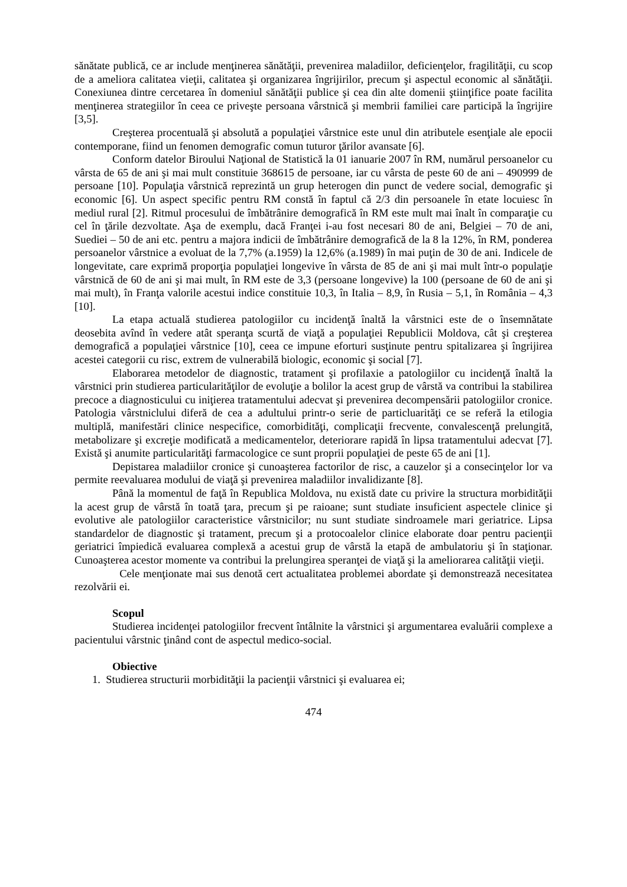sănătate publică, ce ar include menţinerea sănătăţii, prevenirea maladiilor, deficienţelor, fragilităţii, cu scop de a ameliora calitatea vieţii, calitatea şi organizarea îngrijirilor, precum şi aspectul economic al sănătăţii. Conexiunea dintre cercetarea în domeniul sănătăţii publice şi cea din alte domenii ştiinţifice poate facilita menţinerea strategiilor în ceea ce priveşte persoana vârstnică şi membrii familiei care participă la îngrijire [3,5].
Creşterea procentuală şi absolută a populaţiei vârstnice este unul din atributele esenţiale ale epocii contemporane, fiind un fenomen demografic comun tuturor ţărilor avansate [6].
Conform datelor Biroului Naţional de Statistică la 01 ianuarie 2007 în RM, numărul persoanelor cu vârsta de 65 de ani şi mai mult constituie 368615 de persoane, iar cu vârsta de peste 60 de ani – 490999 de persoane [10]. Populaţia vârstnică reprezintă un grup heterogen din punct de vedere social, demografic şi economic [6]. Un aspect specific pentru RM constă în faptul că 2/3 din persoanele în etate locuiesc în mediul rural [2]. Ritmul procesului de îmbătrânire demografică în RM este mult mai înalt în comparaţie cu cel în ţările dezvoltate. Aşa de exemplu, dacă Franţei i-au fost necesari 80 de ani, Belgiei – 70 de ani, Suediei – 50 de ani etc. pentru a majora indicii de îmbătrânire demografică de la 8 la 12%, în RM, ponderea persoanelor vârstnice a evoluat de la 7,7% (a.1959) la 12,6% (a.1989) în mai puţin de 30 de ani. Indicele de longevitate, care exprimă proporţia populaţiei longevive în vârsta de 85 de ani şi mai mult într-o populaţie vârstnică de 60 de ani şi mai mult, în RM este de 3,3 (persoane longevive) la 100 (persoane de 60 de ani şi mai mult), în Franţa valorile acestui indice constituie 10,3, în Italia – 8,9, în Rusia – 5,1, în România – 4,3 [10].
La etapa actuală studierea patologiilor cu incidenţă înaltă la vârstnici este de o însemnătate deosebita avînd în vedere atât speranţa scurtă de viaţă a populaţiei Republicii Moldova, cât şi creşterea demografică a populaţiei vârstnice [10], ceea ce impune eforturi susţinute pentru spitalizarea şi îngrijirea acestei categorii cu risc, extrem de vulnerabilă biologic, economic şi social [7].
Elaborarea metodelor de diagnostic, tratament şi profilaxie a patologiilor cu incidenţă înaltă la vârstnici prin studierea particularităţilor de evoluţie a bolilor la acest grup de vârstă va contribui la stabilirea precoce a diagnosticului cu iniţierea tratamentului adecvat şi prevenirea decompensării patologiilor cronice. Patologia vârstniclului diferă de cea a adultului printr-o serie de particluarităţi ce se referă la etilogia multiplă, manifestări clinice nespecifice, comorbidităţi, complicaţii frecvente, convalescenţă prelungită, metabolizare şi excreţie modificată a medicamentelor, deteriorare rapidă în lipsa tratamentului adecvat [7]. Există şi anumite particularităţi farmacologice ce sunt proprii populaţiei de peste 65 de ani [1].
Depistarea maladiilor cronice şi cunoaşterea factorilor de risc, a cauzelor şi a consecinţelor lor va permite reevaluarea modului de viaţă şi prevenirea maladiilor invalidizante [8].
Până la momentul de faţă în Republica Moldova, nu există date cu privire la structura morbidităţii la acest grup de vârstă în toată ţara, precum şi pe raioane; sunt studiate insuficient aspectele clinice şi evolutive ale patologiilor caracteristice vârstnicilor; nu sunt studiate sindroamele mari geriatrice. Lipsa standardelor de diagnostic şi tratament, precum şi a protocoalelor clinice elaborate doar pentru pacienţii geriatrici împiedică evaluarea complexă a acestui grup de vârstă la etapă de ambulatoriu şi în staţionar. Cunoaşterea acestor momente va contribui la prelungirea speranţei de viaţă şi la ameliorarea calităţii vieţii.
Cele menţionate mai sus denotă cert actualitatea problemei abordate şi demonstrează necesitatea rezolvării ei.
Scopul
Studierea incidenţei patologiilor frecvent întâlnite la vârstnici şi argumentarea evaluării complexe a pacientului vârstnic ţinând cont de aspectul medico-social.
Obiective
1. Studierea structurii morbidităţii la pacienţii vârstnici şi evaluarea ei;
474